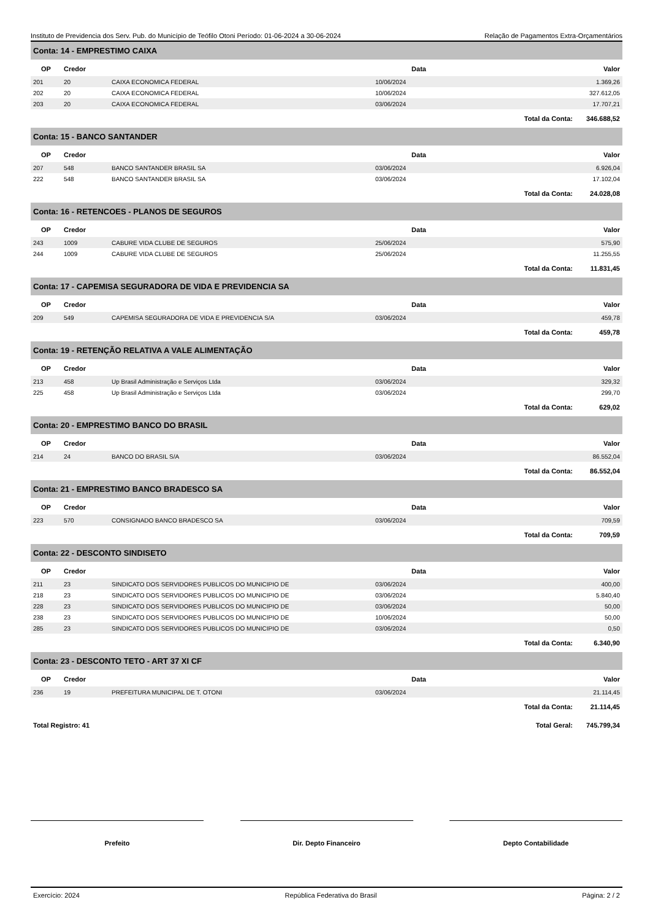Instituto de Previdencia dos Serv. Pub. do Município de Teófilo Otoni Período: 01-06-2024 a 30-06-2024 Relação de Pagamentos Extra-Orçamentários
| Conta: 14 - EMPRESTIMO CAIXA | | | | | |
| --- | --- | --- | --- | --- | --- |
| OP | Credor | | Data | | Valor |
| 201 | 20 | CAIXA ECONOMICA FEDERAL | 10/06/2024 | | 1.369,26 |
| 202 | 20 | CAIXA ECONOMICA FEDERAL | 10/06/2024 | | 327.612,05 |
| 203 | 20 | CAIXA ECONOMICA FEDERAL | 03/06/2024 | | 17.707,21 |
| | | | | Total da Conta: | 346.688,52 |
| Conta: 15 - BANCO SANTANDER | | | | | |
| OP | Credor | | Data | | Valor |
| 207 | 548 | BANCO SANTANDER BRASIL SA | 03/06/2024 | | 6.926,04 |
| 222 | 548 | BANCO SANTANDER BRASIL SA | 03/06/2024 | | 17.102,04 |
| | | | | Total da Conta: | 24.028,08 |
| Conta: 16 - RETENCOES - PLANOS DE SEGUROS | | | | | |
| OP | Credor | | Data | | Valor |
| 243 | 1009 | CABURE VIDA CLUBE DE SEGUROS | 25/06/2024 | | 575,90 |
| 244 | 1009 | CABURE VIDA CLUBE DE SEGUROS | 25/06/2024 | | 11.255,55 |
| | | | | Total da Conta: | 11.831,45 |
| Conta: 17 - CAPEMISA SEGURADORA DE VIDA E PREVIDENCIA SA | | | | | |
| OP | Credor | | Data | | Valor |
| 209 | 549 | CAPEMISA SEGURADORA DE VIDA E PREVIDENCIA S/A | 03/06/2024 | | 459,78 |
| | | | | Total da Conta: | 459,78 |
| Conta: 19 - RETENÇÃO RELATIVA A VALE ALIMENTAÇÃO | | | | | |
| OP | Credor | | Data | | Valor |
| 213 | 458 | Up Brasil Administração e Serviços Ltda | 03/06/2024 | | 329,32 |
| 225 | 458 | Up Brasil Administração e Serviços Ltda | 03/06/2024 | | 299,70 |
| | | | | Total da Conta: | 629,02 |
| Conta: 20 - EMPRESTIMO BANCO DO BRASIL | | | | | |
| OP | Credor | | Data | | Valor |
| 214 | 24 | BANCO DO BRASIL S/A | 03/06/2024 | | 86.552,04 |
| | | | | Total da Conta: | 86.552,04 |
| Conta: 21 - EMPRESTIMO BANCO BRADESCO SA | | | | | |
| OP | Credor | | Data | | Valor |
| 223 | 570 | CONSIGNADO BANCO BRADESCO SA | 03/06/2024 | | 709,59 |
| | | | | Total da Conta: | 709,59 |
| Conta: 22 - DESCONTO SINDISETO | | | | | |
| OP | Credor | | Data | | Valor |
| 211 | 23 | SINDICATO DOS SERVIDORES PUBLICOS DO MUNICIPIO DE | 03/06/2024 | | 400,00 |
| 218 | 23 | SINDICATO DOS SERVIDORES PUBLICOS DO MUNICIPIO DE | 03/06/2024 | | 5.840,40 |
| 228 | 23 | SINDICATO DOS SERVIDORES PUBLICOS DO MUNICIPIO DE | 03/06/2024 | | 50,00 |
| 238 | 23 | SINDICATO DOS SERVIDORES PUBLICOS DO MUNICIPIO DE | 10/06/2024 | | 50,00 |
| 285 | 23 | SINDICATO DOS SERVIDORES PUBLICOS DO MUNICIPIO DE | 03/06/2024 | | 0,50 |
| | | | | Total da Conta: | 6.340,90 |
| Conta: 23 - DESCONTO TETO - ART 37 XI CF | | | | | |
| OP | Credor | | Data | | Valor |
| 236 | 19 | PREFEITURA MUNICIPAL DE T. OTONI | 03/06/2024 | | 21.114,45 |
| | | | | Total da Conta: | 21.114,45 |
| Total Registro: 41 | | | | Total Geral: | 745.799,34 |
Prefeito Dir. Depto Financeiro Depto Contabilidade
Exercício: 2024 República Federativa do Brasil Página: 2 / 2